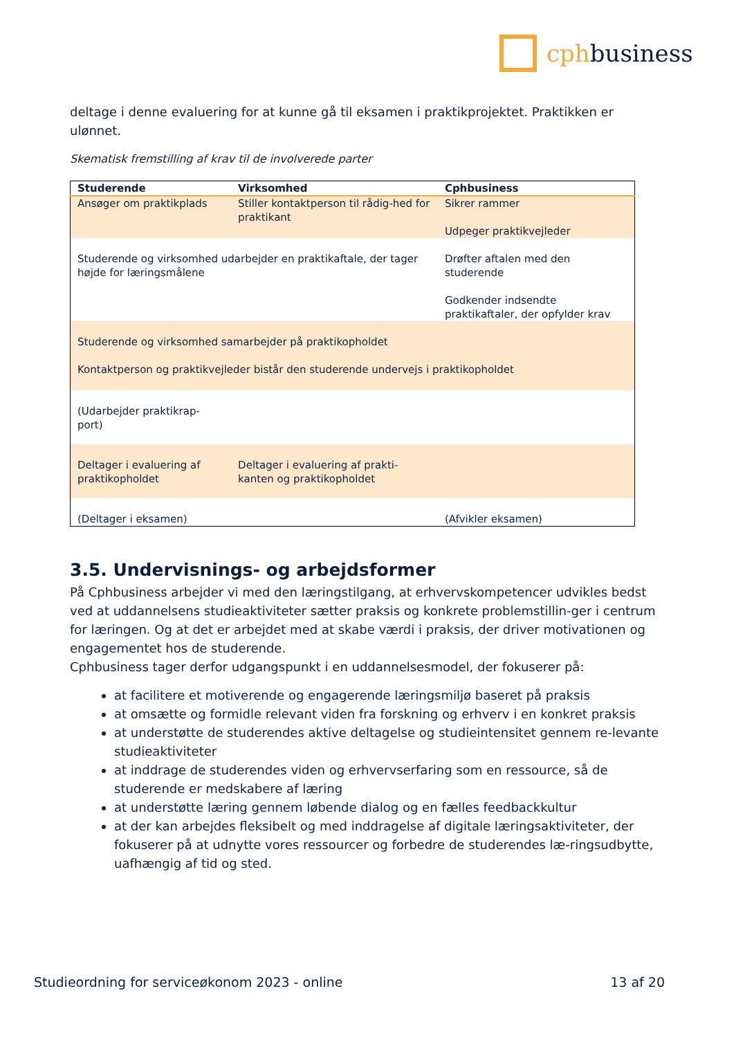cphbusiness
deltage i denne evaluering for at kunne gå til eksamen i praktikprojektet. Praktikken er ulønnet.
Skematisk fremstilling af krav til de involverede parter
| Studerende | Virksomhed | Cphbusiness |
| --- | --- | --- |
| Ansøger om praktikplads | Stiller kontaktperson til rådig-hed for praktikant | Sikrer rammer Udpeger praktikvejleder |
| Studerende og virksomhed udarbejder en praktikaftale, der tager højde for læringsmålene | | Drøfter aftalen med den studerende Godkender indsendte praktikaftaler, der opfylder krav |
| Studerende og virksomhed samarbejder på praktikopholdet Kontaktperson og praktikvejleder bistår den studerende undervejs i praktikopholdet | | |
| (Udarbejder praktikrap-port) | | |
| Deltager i evaluering af praktikopholdet | Deltager i evaluering af prakti-kanten og praktikopholdet | |
| (Deltager i eksamen) | | (Afvikler eksamen) |
3.5. Undervisnings- og arbejdsformer
På Cphbusiness arbejder vi med den læringstilgang, at erhvervskompetencer udvikles bedst ved at uddannelsens studieaktiviteter sætter praksis og konkrete problemstillin-ger i centrum for læringen. Og at det er arbejdet med at skabe værdi i praksis, der driver motivationen og engagementet hos de studerende.
Cphbusiness tager derfor udgangspunkt i en uddannelsesmodel, der fokuserer på:
at facilitere et motiverende og engagerende læringsmiljø baseret på praksis
at omsætte og formidle relevant viden fra forskning og erhverv i en konkret praksis
at understøtte de studerendes aktive deltagelse og studieintensitet gennem re-levante studieaktiviteter
at inddrage de studerendes viden og erhvervserfaring som en ressource, så de studerende er medskabere af læring
at understøtte læring gennem løbende dialog og en fælles feedbackkultur
at der kan arbejdes fleksibelt og med inddragelse af digitale læringsaktiviteter, der fokuserer på at udnytte vores ressourcer og forbedre de studerendes læ-ringsudbytte, uafhængig af tid og sted.
Studieordning for serviceøkonom 2023 - online 13 af 20